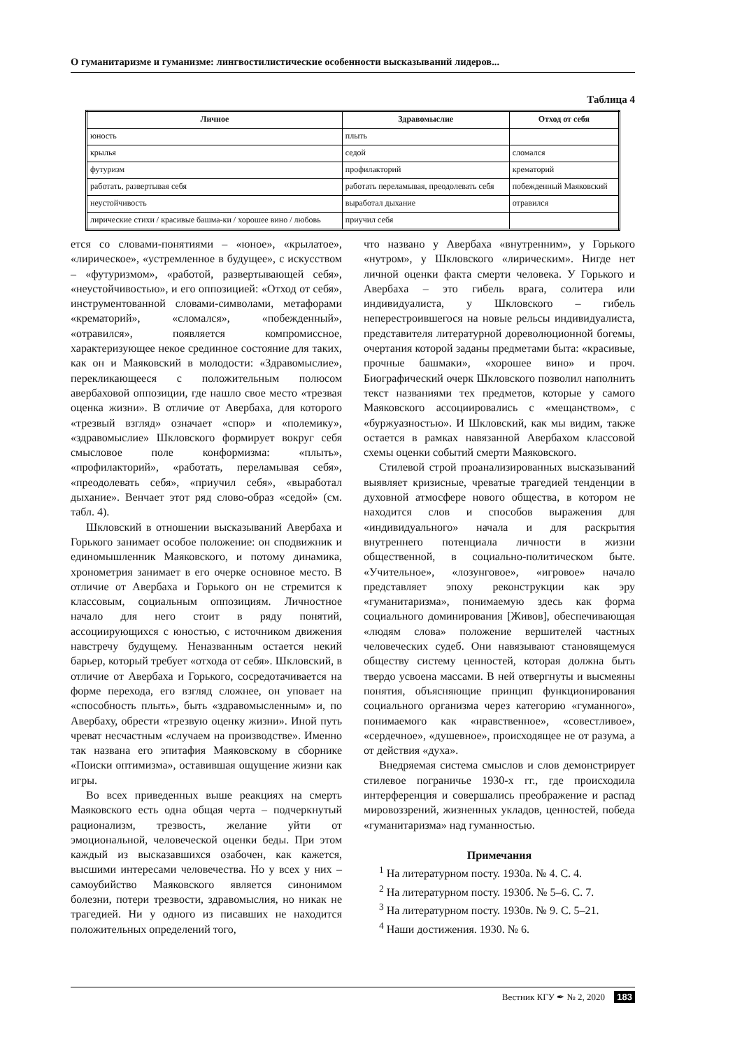О гуманитаризме и гуманизме: лингвостилистические особенности высказываний лидеров...
Таблица 4
| Личное | Здравомыслие | Отход от себя |
| --- | --- | --- |
| юность | плыть | |
| крылья | седой | сломался |
| футуризм | профилакторий | крематорий |
| работать, развертывая себя | работать переламывая, преодолевать себя | побежденный Маяковский |
| неустойчивость | выработал дыхание | отравился |
| лирические стихи / красивые башма-ки / хорошее вино / любовь | приучил себя | |
ется со словами-понятиями – «юное», «крылатое», «лирическое», «устремленное в будущее», с искусством – «футуризмом», «работой, развертывающей себя», «неустойчивостью», и его оппозицией: «Отход от себя», инструментованной словами-символами, метафорами «крематорий», «сломался», «побежденный», «отравился», появляется компромиссное, характеризующее некое срединное состояние для таких, как он и Маяковский в молодости: «Здравомыслие», перекликающееся с положительным полюсом авербаховой оппозиции, где нашло свое место «трезвая оценка жизни». В отличие от Авербаха, для которого «трезвый взгляд» означает «спор» и «полемику», «здравомыслие» Шкловского формирует вокруг себя смысловое поле конформизма: «плыть», «профилакторий», «работать, переламывая себя», «преодолевать себя», «приучил себя», «выработал дыхание». Венчает этот ряд слово-образ «седой» (см. табл. 4).
Шкловский в отношении высказываний Авербаха и Горького занимает особое положение: он сподвижник и единомышленник Маяковского, и потому динамика, хронометрия занимает в его очерке основное место. В отличие от Авербаха и Горького он не стремится к классовым, социальным оппозициям. Личностное начало для него стоит в ряду понятий, ассоциирующихся с юностью, с источником движения навстречу будущему. Неназванным остается некий барьер, который требует «отхода от себя». Шкловский, в отличие от Авербаха и Горького, сосредотачивается на форме перехода, его взгляд сложнее, он уповает на «способность плыть», быть «здравомысленным» и, по Авербаху, обрести «трезвую оценку жизни». Иной путь чреват несчастным «случаем на производстве». Именно так названа его эпитафия Маяковскому в сборнике «Поиски оптимизма», оставившая ощущение жизни как игры.
Во всех приведенных выше реакциях на смерть Маяковского есть одна общая черта – подчеркнутый рационализм, трезвость, желание уйти от эмоциональной, человеческой оценки беды. При этом каждый из высказавшихся озабочен, как кажется, высшими интересами человечества. Но у всех у них – самоубийство Маяковского является синонимом болезни, потери трезвости, здравомыслия, но никак не трагедией. Ни у одного из писавших не находится положительных определений того,
что названо у Авербаха «внутренним», у Горького «нутром», у Шкловского «лирическим». Нигде нет личной оценки факта смерти человека. У Горького и Авербаха – это гибель врага, солитера или индивидуалиста, у Шкловского – гибель неперестроившегося на новые рельсы индивидуалиста, представителя литературной дореволюционной богемы, очертания которой заданы предметами быта: «красивые, прочные башмаки», «хорошее вино» и проч. Биографический очерк Шкловского позволил наполнить текст названиями тех предметов, которые у самого Маяковского ассоциировались с «мещанством», с «буржуазностью». И Шкловский, как мы видим, также остается в рамках навязанной Авербахом классовой схемы оценки событий смерти Маяковского.
Стилевой строй проанализированных высказываний выявляет кризисные, чреватые трагедией тенденции в духовной атмосфере нового общества, в котором не находится слов и способов выражения для «индивидуального» начала и для раскрытия внутреннего потенциала личности в жизни общественной, в социально-политическом быте. «Учительное», «лозунговое», «игровое» начало представляет эпоху реконструкции как эру «гуманитаризма», понимаемую здесь как форма социального доминирования [Живов], обеспечивающая «людям слова» положение вершителей частных человеческих судеб. Они навязывают становящемуся обществу систему ценностей, которая должна быть твердо усвоена массами. В ней отвергнуты и высмеяны понятия, объясняющие принцип функционирования социального организма через категорию «гуманного», понимаемого как «нравственное», «совестливое», «сердечное», «душевное», происходящее не от разума, а от действия «духа».
Внедряемая система смыслов и слов демонстрирует стилевое пограничье 1930-х гг., где происходила интерференция и совершались преображение и распад мировоззрений, жизненных укладов, ценностей, победа «гуманитаризма» над гуманностью.
Примечания
<sup>1</sup> На литературном посту. 1930а. № 4. С. 4.
<sup>2</sup> На литературном посту. 1930б. № 5–6. С. 7.
<sup>3</sup> На литературном посту. 1930в. № 9. С. 5–21.
<sup>4</sup> Наши достижения. 1930. № 6.
Вестник КГУ ✒ № 2, 2020 183